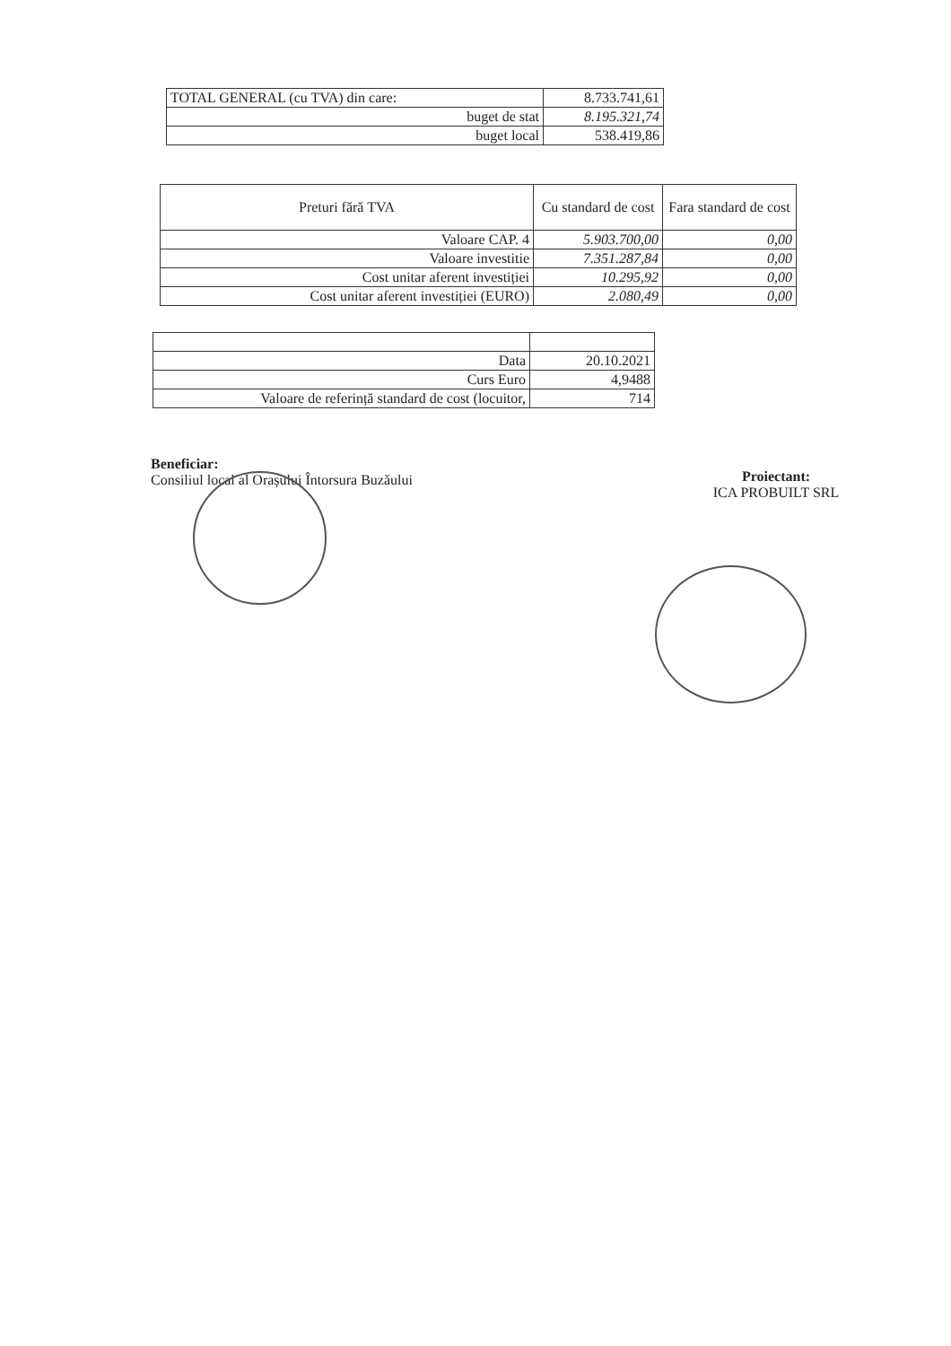| TOTAL GENERAL (cu TVA) din care: | 8.733.741,61 |
| buget de stat | 8.195.321,74 |
| buget local | 538.419,86 |
| Preturi fără TVA | Cu standard de cost | Fara standard de cost |
| Valoare CAP. 4 | 5.903.700,00 | 0,00 |
| Valoare investitie | 7.351.287,84 | 0,00 |
| Cost unitar aferent investiției | 10.295,92 | 0,00 |
| Cost unitar aferent investiției (EURO) | 2.080,49 | 0,00 |
| Data | 20.10.2021 |
| Curs Euro | 4,9488 |
| Valoare de referință standard de cost (locuitor, | 714 |
Beneficiar:
Consiliul local al Orașului Întorsura Buzăului
Proiectant:
ICA PROBUILT SRL